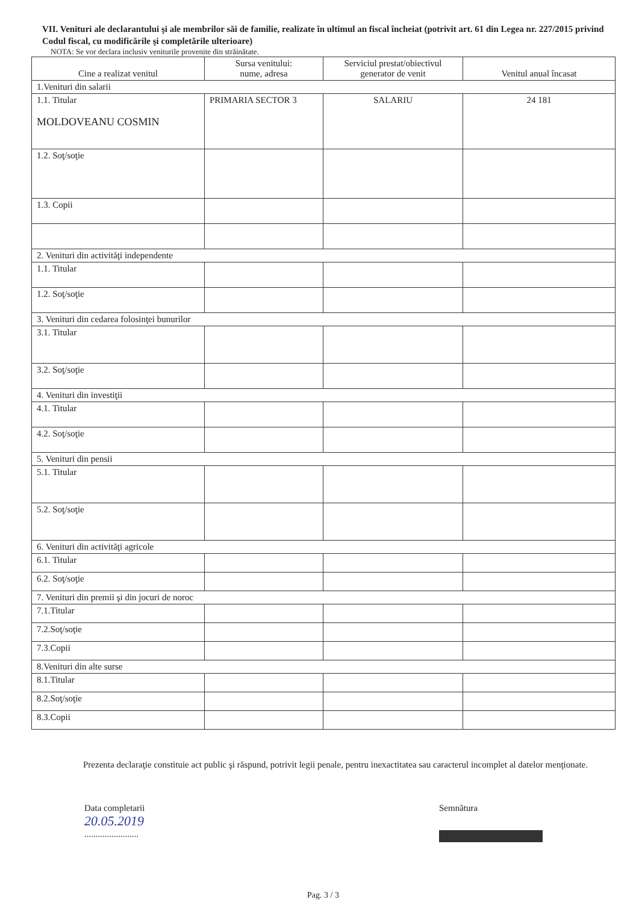VII. Venituri ale declarantului şi ale membrilor săi de familie, realizate în ultimul an fiscal încheiat (potrivit art. 61 din Legea nr. 227/2015 privind Codul fiscal, cu modificările şi completările ulterioare)
NOTA: Se vor declara inclusiv veniturile provenite din străinătate.
| Cine a realizat venitul | Sursa venitului: nume, adresa | Serviciul prestat/obiectivul generator de venit | Venitul anual încasat |
| --- | --- | --- | --- |
| 1.Venituri din salarii | | | |
| 1.1. Titular MOLDOVEANU COSMIN | PRIMARIA SECTOR 3 | SALARIU | 24 181 |
| 1.2. Soţ/soţie | | | |
| 1.3. Copii | | | |
| 2. Venituri din activităţi independente | | | |
| 1.1. Titular | | | |
| 1.2. Soţ/soţie | | | |
| 3. Venituri din cedarea folosinţei bunurilor | | | |
| 3.1. Titular | | | |
| 3.2. Soţ/soţie | | | |
| 4. Venituri din investiţii | | | |
| 4.1. Titular | | | |
| 4.2. Soţ/soţie | | | |
| 5. Venituri din pensii | | | |
| 5.1. Titular | | | |
| 5.2. Soţ/soţie | | | |
| 6. Venituri din activităţi agricole | | | |
| 6.1. Titular | | | |
| 6.2. Soţ/soţie | | | |
| 7. Venituri din premii şi din jocuri de noroc | | | |
| 7.1.Titular | | | |
| 7.2.Soţ/soţie | | | |
| 7.3.Copii | | | |
| 8.Venituri din alte surse | | | |
| 8.1.Titular | | | |
| 8.2.Soţ/soţie | | | |
| 8.3.Copii | | | |
Prezenta declaraţie constituie act public şi răspund, potrivit legii penale, pentru inexactitatea sau caracterul incomplet al datelor menţionate.
Data completarii
20.05.2019
........................
Semnătura
Pag. 3 / 3